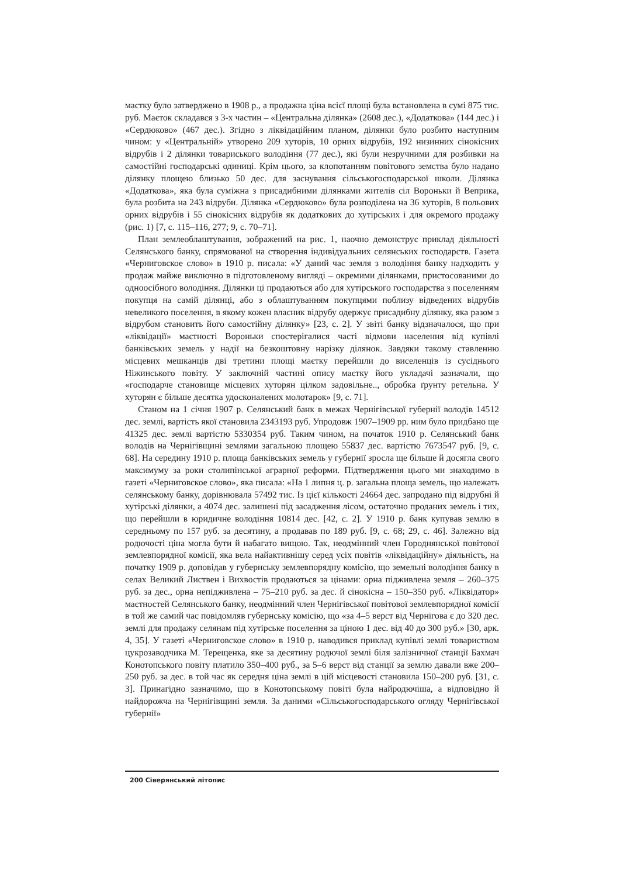маєтку було затверджено в 1908 р., а продажна ціна всієї площі була встановлена в сумі 875 тис. руб. Маєток складався з 3-х частин – «Центральна ділянка» (2608 дес.), «Додаткова» (144 дес.) і «Сердюково» (467 дес.). Згідно з ліквідаційним планом, ділянки було розбито наступним чином: у «Центральній» утворено 209 хуторів, 10 орних відрубів, 192 низинних сінокісних відрубів і 2 ділянки товариського володіння (77 дес.), які були незручними для розбивки на самостійні господарські одиниці. Крім цього, за клопотанням повітового земства було надано ділянку площею близько 50 дес. для заснування сільськогосподарської школи. Ділянка «Додаткова», яка була суміжна з присадибними ділянками жителів сіл Вороньки й Веприка, була розбита на 243 відруби. Ділянка «Сердюково» була розподілена на 36 хуторів, 8 польових орних відрубів і 55 сінокісних відрубів як додаткових до хутірських і для окремого продажу (рис. 1) [7, с. 115–116, 277; 9, с. 70–71].
План землеоблаштування, зображений на рис. 1, наочно демонструє приклад діяльності Селянського банку, спрямованої на створення індивідуальних селянських господарств. Газета «Черниговское слово» в 1910 р. писала: «У даний час земля з володіння банку надходить у продаж майже виключно в підготовленому вигляді – окремими ділянками, пристосованими до одноосібного володіння. Ділянки ці продаються або для хутірського господарства з поселенням покупця на самій ділянці, або з облаштуванням покупцями поблизу відведених відрубів невеликого поселення, в якому кожен власник відрубу одержує присадибну ділянку, яка разом з відрубом становить його самостійну ділянку» [23, с. 2]. У звіті банку відзначалося, що при «ліквідації» маєтності Вороньки спостерігалися часті відмови населення від купівлі банківських земель у надії на безкоштовну нарізку ділянок. Завдяки такому ставленню місцевих мешканців дві третини площі маєтку перейшли до виселенців із сусіднього Ніжинського повіту. У заключній частині опису маєтку його укладачі зазначали, що «господарче становище місцевих хуторян цілком задовільне.., обробка ґрунту ретельна. У хуторян є більше десятка удосконалених молотарок» [9, с. 71].
Станом на 1 січня 1907 р. Селянський банк в межах Чернігівської губернії володів 14512 дес. землі, вартість якої становила 2343193 руб. Упродовж 1907–1909 рр. ним було придбано ще 41325 дес. землі вартістю 5330354 руб. Таким чином, на початок 1910 р. Селянський банк володів на Чернігівщині землями загальною площею 55837 дес. вартістю 7673547 руб. [9, с. 68]. На середину 1910 р. площа банківських земель у губернії зросла ще більше й досягла свого максимуму за роки столипінської аграрної реформи. Підтвердження цього ми знаходимо в газеті «Черниговское слово», яка писала: «На 1 липня ц. р. загальна площа земель, що належать селянському банку, дорівнювала 57492 тис. Із цієї кількості 24664 дес. запродано під відрубні й хутірські ділянки, а 4074 дес. залишені під засадження лісом, остаточно проданих земель і тих, що перейшли в юридичне володіння 10814 дес. [42, с. 2]. У 1910 р. банк купував землю в середньому по 157 руб. за десятину, а продавав по 189 руб. [9, с. 68; 29, с. 46]. Залежно від родючості ціна могла бути й набагато вищою. Так, неодмінний член Городнянської повітової землевпорядної комісії, яка вела найактивнішу серед усіх повітів «ліквідаційну» діяльність, на початку 1909 р. доповідав у губернську землевпорядну комісію, що земельні володіння банку в селах Великий Листвен і Вихвостів продаються за цінами: орна підживлена земля – 260–375 руб. за дес., орна непідживлена – 75–210 руб. за дес. й сінокісна – 150–350 руб. «Ліквідатор» маєтностей Селянського банку, неодмінний член Чернігівської повітової землевпорядної комісії в той же самий час повідомляв губернську комісію, що «за 4–5 верст від Чернігова є до 320 дес. землі для продажу селянам під хутірське поселення за ціною 1 дес. від 40 до 300 руб.» [30, арк. 4, 35]. У газеті «Черниговское слово» в 1910 р. наводився приклад купівлі землі товариством цукрозаводчика М. Терещенка, яке за десятину родючої землі біля залізничної станції Бахмач Конотопського повіту платило 350–400 руб., за 5–6 верст від станції за землю давали вже 200–250 руб. за дес. в той час як середня ціна землі в цій місцевості становила 150–200 руб. [31, с. 3]. Принагідно зазначимо, що в Конотопському повіті була найродючіша, а відповідно й найдорожча на Чернігівщині земля. За даними «Сільськогосподарського огляду Чернігівської губернії»
200 Сіверянський літопис